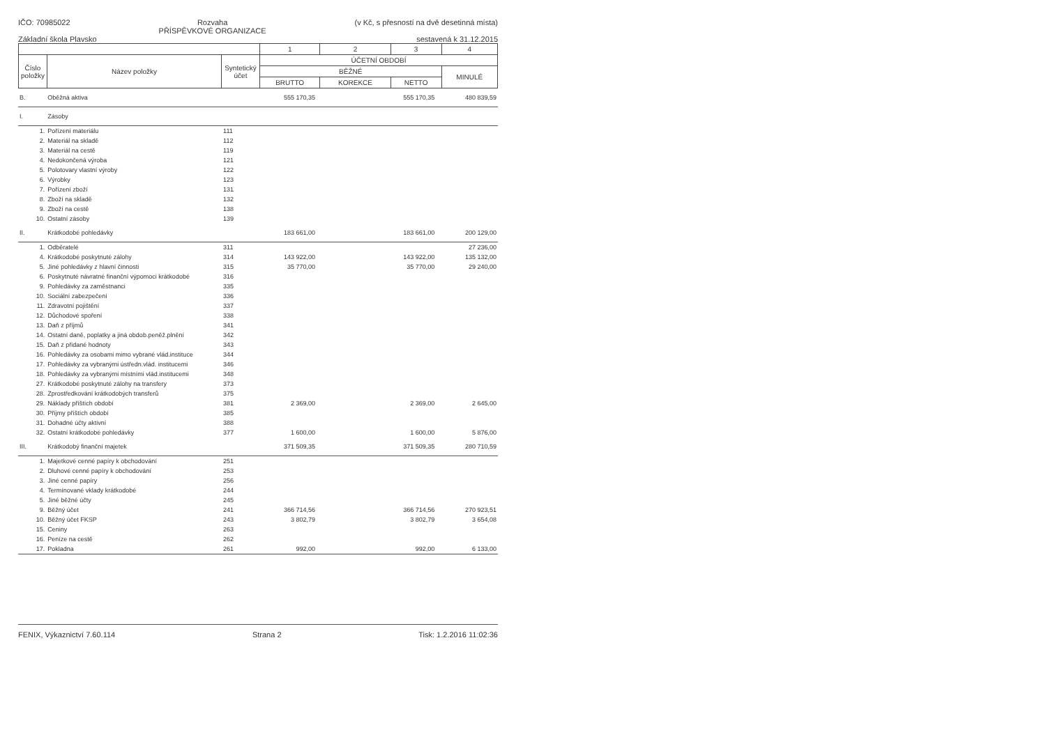IČO: 70985022 Rozvaha
PŘÍSPĚVKOVÉ ORGANIZACE (v Kč, s přesností na dvě desetinná místa)
Základní škola Plavsko sestavená k 31.12.2015
| | | | 1 | 2 | 3 | 4 |
| --- | --- | --- | --- | --- | --- | --- |
| Číslo položky | Název položky | Syntetický účet | ÚČETNÍ OBDOBÍ | | | |
| | | | BĚŽNÉ | | | MINULÉ |
| | | | BRUTTO | KOREKCE | NETTO | |
| B. | Oběžná aktiva | | 555 170,35 | | 555 170,35 | 480 839,59 |
| I. | Zásoby | | | | | |
| 1. | Pořízení materiálu | 111 | | | | |
| 2. | Materiál na skladě | 112 | | | | |
| 3. | Materiál na cestě | 119 | | | | |
| 4. | Nedokončená výroba | 121 | | | | |
| 5. | Polotovary vlastní výroby | 122 | | | | |
| 6. | Výrobky | 123 | | | | |
| 7. | Pořízení zboží | 131 | | | | |
| 8. | Zboží na skladě | 132 | | | | |
| 9. | Zboží na cestě | 138 | | | | |
| 10. | Ostatní zásoby | 139 | | | | |
| II. | Krátkodobé pohledávky | | 183 661,00 | | 183 661,00 | 200 129,00 |
| 1. | Odběratelé | 311 | | | | 27 236,00 |
| 4. | Krátkodobé poskytnuté zálohy | 314 | 143 922,00 | | 143 922,00 | 135 132,00 |
| 5. | Jiné pohledávky z hlavní činnosti | 315 | 35 770,00 | | 35 770,00 | 29 240,00 |
| 6. | Poskytnuté návratné finanční výpomoci krátkodobé | 316 | | | | |
| 9. | Pohledávky za zaměstnanci | 335 | | | | |
| 10. | Sociální zabezpečení | 336 | | | | |
| 11. | Zdravotní pojištění | 337 | | | | |
| 12. | Důchodové spoření | 338 | | | | |
| 13. | Daň z příjmů | 341 | | | | |
| 14. | Ostatní daně, poplatky a jiná obdob.peněž.plnění | 342 | | | | |
| 15. | Daň z přidané hodnoty | 343 | | | | |
| 16. | Pohledávky za osobami mimo vybrané vlád.instituce | 344 | | | | |
| 17. | Pohledávky za vybranými ústředn.vlád. institucemi | 346 | | | | |
| 18. | Pohledávky za vybranými místními vlád.institucemi | 348 | | | | |
| 27. | Krátkodobé poskytnuté zálohy na transfery | 373 | | | | |
| 28. | Zprostředkování krátkodobých transferů | 375 | | | | |
| 29. | Náklady příštích období | 381 | 2 369,00 | | 2 369,00 | 2 645,00 |
| 30. | Příjmy příštích období | 385 | | | | |
| 31. | Dohadné účty aktivní | 388 | | | | |
| 32. | Ostatní krátkodobé pohledávky | 377 | 1 600,00 | | 1 600,00 | 5 876,00 |
| III. | Krátkodobý finanční majetek | | 371 509,35 | | 371 509,35 | 280 710,59 |
| 1. | Majetkové cenné papíry k obchodování | 251 | | | | |
| 2. | Dluhové cenné papíry k obchodování | 253 | | | | |
| 3. | Jiné cenné papíry | 256 | | | | |
| 4. | Termínované vklady krátkodobé | 244 | | | | |
| 5. | Jiné běžné účty | 245 | | | | |
| 9. | Běžný účet | 241 | 366 714,56 | | 366 714,56 | 270 923,51 |
| 10. | Běžný účet FKSP | 243 | 3 802,79 | | 3 802,79 | 3 654,08 |
| 15. | Ceniny | 263 | | | | |
| 16. | Peníze na cestě | 262 | | | | |
| 17. | Pokladna | 261 | 992,00 | | 992,00 | 6 133,00 |
FENIX, Výkaznictví 7.60.114 Strana 2 Tisk: 1.2.2016 11:02:36